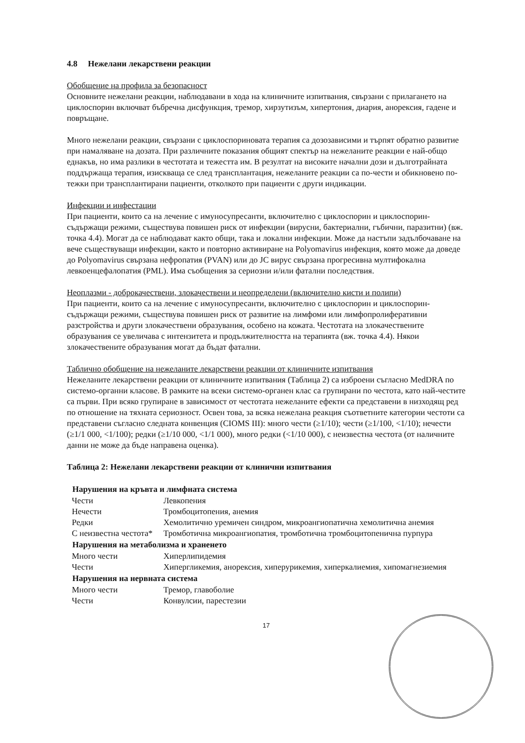4.8 Нежелани лекарствени реакции
Обобщение на профила за безопасност
Основните нежелани реакции, наблюдавани в хода на клиничните изпитвания, свързани с прилагането на циклоспорин включват бъбречна дисфункция, тремор, хирзутизъм, хипертония, диария, анорексия, гадене и повръщане.
Много нежелани реакции, свързани с циклоспориновата терапия са дозозависими и търпят обратно развитие при намаляване на дозата. При различните показания общият спектър на нежеланите реакции е най-общо еднакъв, но има разлики в честотата и тежестта им. В резултат на високите начални дози и дълготрайната поддържаща терапия, изискваща се след трансплантация, нежеланите реакции са по-чести и обикновено по-тежки при трансплантирани пациенти, отколкото при пациенти с други индикации.
Инфекции и инфестации
При пациенти, които са на лечение с имуносупресанти, включително с циклоспорин и циклоспорин-съдържащи режими, съществува повишен риск от инфекции (вирусни, бактериални, гъбични, паразитни) (вж. точка 4.4). Могат да се наблюдават както общи, така и локални инфекции. Може да настъпи задълбочаване на вече съществуващи инфекции, както и повторно активиране на Polyomavirus инфекция, която може да доведе до Polyomavirus свързана нефропатия (PVAN) или до JC вирус свързана прогресивна мултифокална левкоенцефалопатия (PML). Има съобщения за сериозни и/или фатални последствия.
Неоплазми - доброкачествени, злокачествени и неопределени (включително кисти и полипи)
При пациенти, които са на лечение с имуносупресанти, включително с циклоспорин и циклоспорин-съдържащи режими, съществува повишен риск от развитие на лимфоми или лимфопролиферативни разстройства и други злокачествени образувания, особено на кожата. Честотата на злокачествените образувания се увеличава с интензитета и продължителността на терапията (вж. точка 4.4). Някои злокачествените образувания могат да бъдат фатални.
Таблично обобщение на нежеланите лекарствени реакции от клиничните изпитвания
Нежеланите лекарствени реакции от клиничните изпитвания (Таблица 2) са изброени съгласно MedDRA по системо-органни класове. В рамките на всеки системо-органен клас са групирани по честота, като най-честите са първи. При всяко групиране в зависимост от честотата нежеланите ефекти са представени в низходящ ред по отношение на тяхната сериозност. Освен това, за всяка нежелана реакция съответните категории честоти са представени съгласно следната конвенция (CIOMS III): много чести (≥1/10); чести (≥1/100, <1/10); нечести (≥1/1 000, <1/100); редки (≥1/10 000, <1/1 000), много редки (<1/10 000), с неизвестна честота (от наличните данни не може да бъде направена оценка).
Таблица 2: Нежелани лекарствени реакции от клинични изпитвания
| Нарушения на кръвта и лимфната система | |
| --- | --- |
| Чести | Левкопения |
| Нечести | Тромбоцитопения, анемия |
| Редки | Хемолитично уремичен синдром, микроангиопатична хемолитична анемия |
| С неизвестна честота* | Тромботична микроангиопатия, тромботична тромбоцитопенична пурпура |
| Нарушения на метаболизма и храненето | |
| Много чести | Хиперлипидемия |
| Чести | Хипергликемия, анорексия, хиперурикемия, хиперкалиемия, хипомагнезиемия |
| Нарушения на нервната система | |
| Много чести | Тремор, главоболие |
| Чести | Конвулсии, парестезии |
17